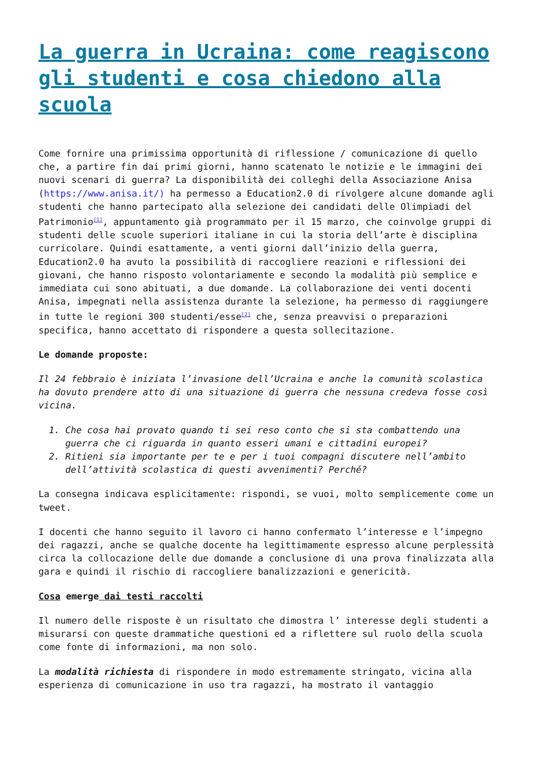La guerra in Ucraina: come reagiscono gli studenti e cosa chiedono alla scuola
Come fornire una primissima opportunità di riflessione / comunicazione di quello che, a partire fin dai primi giorni, hanno scatenato le notizie e le immagini dei nuovi scenari di guerra? La disponibilità dei colleghi della Associazione Anisa (https://www.anisa.it/) ha permesso a Education2.0 di rivolgere alcune domande agli studenti che hanno partecipato alla selezione dei candidati delle Olimpiadi del Patrimonio<sup>[1]</sup>, appuntamento già programmato per il 15 marzo, che coinvolge gruppi di studenti delle scuole superiori italiane in cui la storia dell’arte è disciplina curricolare. Quindi esattamente, a venti giorni dall’inizio della guerra, Education2.0 ha avuto la possibilità di raccogliere reazioni e riflessioni dei giovani, che hanno risposto volontariamente e secondo la modalità più semplice e immediata cui sono abituati, a due domande. La collaborazione dei venti docenti Anisa, impegnati nella assistenza durante la selezione, ha permesso di raggiungere in tutte le regioni 300 studenti/esse<sup>[2]</sup> che, senza preavvisi o preparazioni specifica, hanno accettato di rispondere a questa sollecitazione.
Le domande proposte:
Il 24 febbraio è iniziata l’invasione dell’Ucraina e anche la comunità scolastica ha dovuto prendere atto di una situazione di guerra che nessuna credeva fosse così vicina.
1. Che cosa hai provato quando ti sei reso conto che si sta combattendo una guerra che ci riguarda in quanto esseri umani e cittadini europei?
2. Ritieni sia importante per te e per i tuoi compagni discutere nell’ambito dell’attività scolastica di questi avvenimenti? Perché?
La consegna indicava esplicitamente: rispondi, se vuoi, molto semplicemente come un tweet.
I docenti che hanno seguito il lavoro ci hanno confermato l’interesse e l’impegno dei ragazzi, anche se qualche docente ha legittimamente espresso alcune perplessità circa la collocazione delle due domande a conclusione di una prova finalizzata alla gara e quindi il rischio di raccogliere banalizzazioni e genericità.
Cosa emerge dai testi raccolti
Il numero delle risposte è un risultato che dimostra l’ interesse degli studenti a misurarsi con queste drammatiche questioni ed a riflettere sul ruolo della scuola come fonte di informazioni, ma non solo.
La modalità richiesta di rispondere in modo estremamente stringato, vicina alla esperienza di comunicazione in uso tra ragazzi, ha mostrato il vantaggio